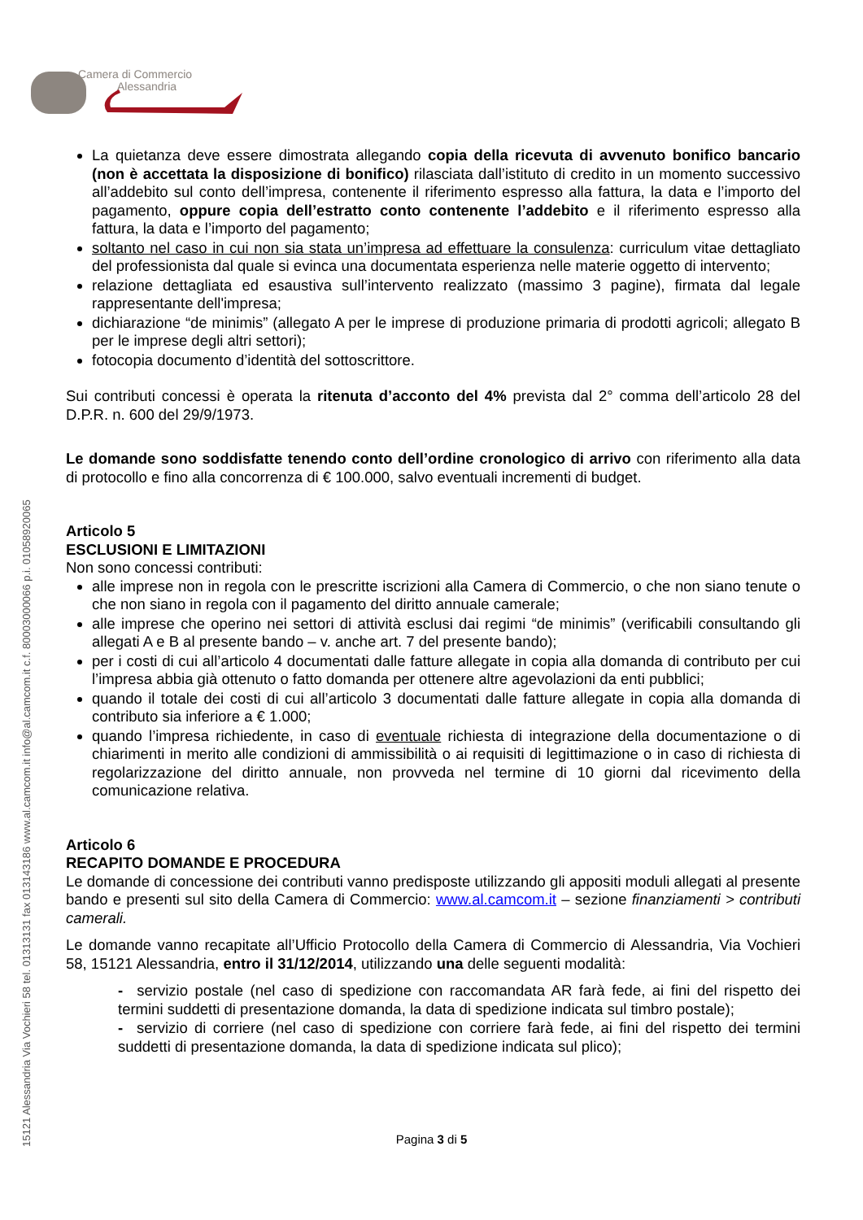Camera di Commercio
Alessandria
15121 Alessandria Via Vochieri 58 tel. 01313131 fax 013143186 www.al.camcom.it info@al.camcom.it c.f. 80003000066 p.i. 01058920065
La quietanza deve essere dimostrata allegando copia della ricevuta di avvenuto bonifico bancario (non è accettata la disposizione di bonifico) rilasciata dall’istituto di credito in un momento successivo all’addebito sul conto dell’impresa, contenente il riferimento espresso alla fattura, la data e l’importo del pagamento, oppure copia dell’estratto conto contenente l’addebito e il riferimento espresso alla fattura, la data e l’importo del pagamento;
soltanto nel caso in cui non sia stata un’impresa ad effettuare la consulenza: curriculum vitae dettagliato del professionista dal quale si evinca una documentata esperienza nelle materie oggetto di intervento;
relazione dettagliata ed esaustiva sull’intervento realizzato (massimo 3 pagine), firmata dal legale rappresentante dell'impresa;
dichiarazione “de minimis” (allegato A per le imprese di produzione primaria di prodotti agricoli; allegato B per le imprese degli altri settori);
fotocopia documento d’identità del sottoscrittore.
Sui contributi concessi è operata la ritenuta d’acconto del 4% prevista dal 2° comma dell’articolo 28 del D.P.R. n. 600 del 29/9/1973.
Le domande sono soddisfatte tenendo conto dell’ordine cronologico di arrivo con riferimento alla data di protocollo e fino alla concorrenza di € 100.000, salvo eventuali incrementi di budget.
Articolo 5
ESCLUSIONI E LIMITAZIONI
Non sono concessi contributi:
alle imprese non in regola con le prescritte iscrizioni alla Camera di Commercio, o che non siano tenute o che non siano in regola con il pagamento del diritto annuale camerale;
alle imprese che operino nei settori di attività esclusi dai regimi “de minimis” (verificabili consultando gli allegati A e B al presente bando – v. anche art. 7 del presente bando);
per i costi di cui all’articolo 4 documentati dalle fatture allegate in copia alla domanda di contributo per cui l’impresa abbia già ottenuto o fatto domanda per ottenere altre agevolazioni da enti pubblici;
quando il totale dei costi di cui all’articolo 3 documentati dalle fatture allegate in copia alla domanda di contributo sia inferiore a € 1.000;
quando l’impresa richiedente, in caso di eventuale richiesta di integrazione della documentazione o di chiarimenti in merito alle condizioni di ammissibilità o ai requisiti di legittimazione o in caso di richiesta di regolarizzazione del diritto annuale, non provveda nel termine di 10 giorni dal ricevimento della comunicazione relativa.
Articolo 6
RECAPITO DOMANDE E PROCEDURA
Le domande di concessione dei contributi vanno predisposte utilizzando gli appositi moduli allegati al presente bando e presenti sul sito della Camera di Commercio: www.al.camcom.it – sezione finanziamenti > contributi camerali.
Le domande vanno recapitate all’Ufficio Protocollo della Camera di Commercio di Alessandria, Via Vochieri 58, 15121 Alessandria, entro il 31/12/2014, utilizzando una delle seguenti modalità:
- servizio postale (nel caso di spedizione con raccomandata AR farà fede, ai fini del rispetto dei termini suddetti di presentazione domanda, la data di spedizione indicata sul timbro postale);
- servizio di corriere (nel caso di spedizione con corriere farà fede, ai fini del rispetto dei termini suddetti di presentazione domanda, la data di spedizione indicata sul plico);
Pagina 3 di 5